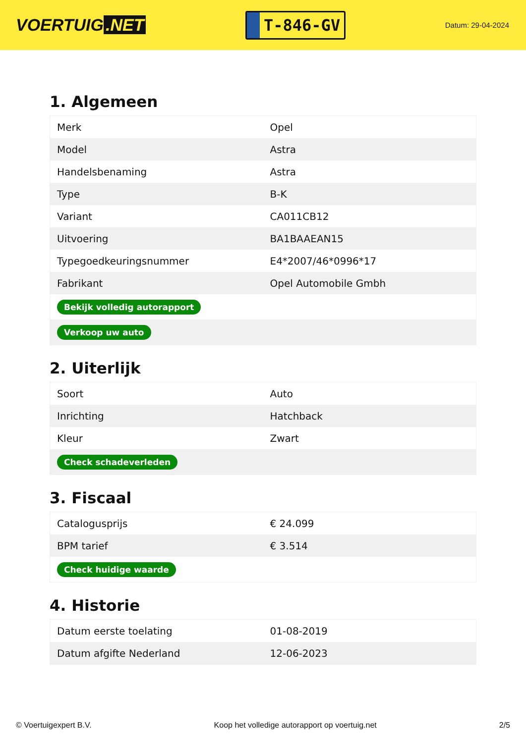VOERTUIG.NET
T-846-GV
Datum: 29-04-2024
1. Algemeen
| Merk | Opel |
| Model | Astra |
| Handelsbenaming | Astra |
| Type | B-K |
| Variant | CA011CB12 |
| Uitvoering | BA1BAAEAN15 |
| Typegoedkeuringsnummer | E4*2007/46*0996*17 |
| Fabrikant | Opel Automobile Gmbh |
| Bekijk volledig autorapport | |
| Verkoop uw auto | |
2. Uiterlijk
| Soort | Auto |
| Inrichting | Hatchback |
| Kleur | Zwart |
| Check schadeverleden | |
3. Fiscaal
| Catalogusprijs | € 24.099 |
| BPM tarief | € 3.514 |
| Check huidige waarde | |
4. Historie
| Datum eerste toelating | 01-08-2019 |
| Datum afgifte Nederland | 12-06-2023 |
© Voertuigexpert B.V. Koop het volledige autorapport op voertuig.net 2/5